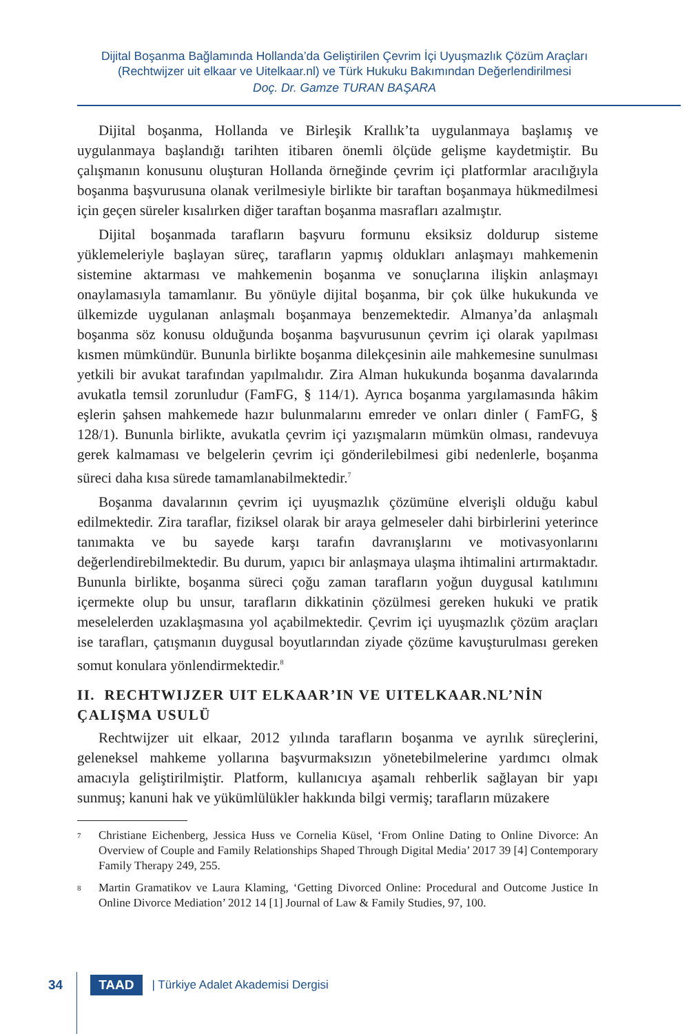Dijital Boşanma Bağlamında Hollanda’da Geliştirilen Çevrim İçi Uyuşmazlık Çözüm Araçları
(Rechtwijzer uit elkaar ve Uitelkaar.nl) ve Türk Hukuku Bakımından Değerlendirilmesi
Doç. Dr. Gamze TURAN BAŞARA
Dijital boşanma, Hollanda ve Birleşik Krallık’ta uygulanmaya başlamış ve uygulanmaya başlandığı tarihten itibaren önemli ölçüde gelişme kaydetmiştir. Bu çalışmanın konusunu oluşturan Hollanda örneğinde çevrim içi platformlar aracılığıyla boşanma başvurusuna olanak verilmesiyle birlikte bir taraftan boşanmaya hükmedilmesi için geçen süreler kısalırken diğer taraftan boşanma masrafları azalmıştır.
Dijital boşanmada tarafların başvuru formunu eksiksiz doldurup sisteme yüklemeleriyle başlayan süreç, tarafların yapmış oldukları anlaşmayı mahkemenin sistemine aktarması ve mahkemenin boşanma ve sonuçlarına ilişkin anlaşmayı onaylamasıyla tamamlanır. Bu yönüyle dijital boşanma, bir çok ülke hukukunda ve ülkemizde uygulanan anlaşmalı boşanmaya benzemektedir. Almanya’da anlaşmalı boşanma söz konusu olduğunda boşanma başvurusunun çevrim içi olarak yapılması kısmen mümkündür. Bununla birlikte boşanma dilekçesinin aile mahkemesine sunulması yetkili bir avukat tarafından yapılmalıdır. Zira Alman hukukunda boşanma davalarında avukatla temsil zorunludur (FamFG, § 114/1). Ayrıca boşanma yargılamasında hâkim eşlerin şahsen mahkemede hazır bulunmalarını emreder ve onları dinler ( FamFG, § 128/1). Bununla birlikte, avukatla çevrim içi yazışmaların mümkün olması, randevuya gerek kalmaması ve belgelerin çevrim içi gönderilebilmesi gibi nedenlerle, boşanma süreci daha kısa sürede tamamlanabilmektedir.<sup>7</sup>
Boşanma davalarının çevrim içi uyuşmazlık çözümüne elverişli olduğu kabul edilmektedir. Zira taraflar, fiziksel olarak bir araya gelmeseler dahi birbirlerini yeterince tanımakta ve bu sayede karşı tarafın davranışlarını ve motivasyonlarını değerlendirebilmektedir. Bu durum, yapıcı bir anlaşmaya ulaşma ihtimalini artırmaktadır. Bununla birlikte, boşanma süreci çoğu zaman tarafların yoğun duygusal katılımını içermekte olup bu unsur, tarafların dikkatinin çözülmesi gereken hukuki ve pratik meselelerden uzaklaşmasına yol açabilmektedir. Çevrim içi uyuşmazlık çözüm araçları ise tarafları, çatışmanın duygusal boyutlarından ziyade çözüme kavuşturulması gereken somut konulara yönlendirmektedir.<sup>8</sup>
II. RECHTWIJZER UIT ELKAAR’IN VE UITELKAAR.NL’NİN ÇALIŞMA USULÜ
Rechtwijzer uit elkaar, 2012 yılında tarafların boşanma ve ayrılık süreçlerini, geleneksel mahkeme yollarına başvurmaksızın yönetebilmelerine yardımcı olmak amacıyla geliştirilmiştir. Platform, kullanıcıya aşamalı rehberlik sağlayan bir yapı sunmuş; kanuni hak ve yükümlülükler hakkında bilgi vermiş; tarafların müzakere
7
Christiane Eichenberg, Jessica Huss ve Cornelia Küsel, ‘From Online Dating to Online Divorce: An Overview of Couple and Family Relationships Shaped Through Digital Media’ 2017 39 [4] Contemporary Family Therapy 249, 255.
8
Martin Gramatikov ve Laura Klaming, ‘Getting Divorced Online: Procedural and Outcome Justice In Online Divorce Mediation’ 2012 14 [1] Journal of Law & Family Studies, 97, 100.
34 TAAD | Türkiye Adalet Akademisi Dergisi